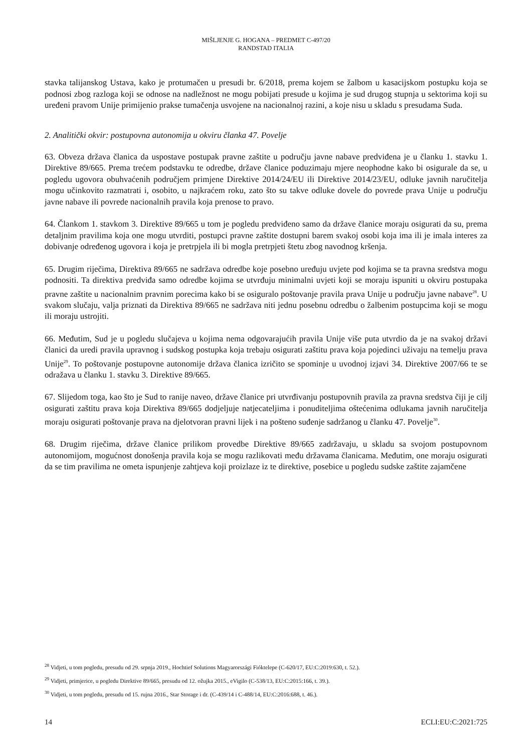MIŠLJENJE G. HOGANA – PREDMET C-497/20
RANDSTAD ITALIA
stavka talijanskog Ustava, kako je protumačen u presudi br. 6/2018, prema kojem se žalbom u kasacijskom postupku koja se podnosi zbog razloga koji se odnose na nadležnost ne mogu pobijati presude u kojima je sud drugog stupnja u sektorima koji su uređeni pravom Unije primijenio prakse tumačenja usvojene na nacionalnoj razini, a koje nisu u skladu s presudama Suda.
2. Analitički okvir: postupovna autonomija u okviru članka 47. Povelje
63. Obveza država članica da uspostave postupak pravne zaštite u području javne nabave predviđena je u članku 1. stavku 1. Direktive 89/665. Prema trećem podstavku te odredbe, države članice poduzimaju mjere neophodne kako bi osigurale da se, u pogledu ugovora obuhvaćenih područjem primjene Direktive 2014/24/EU ili Direktive 2014/23/EU, odluke javnih naručitelja mogu učinkovito razmatrati i, osobito, u najkraćem roku, zato što su takve odluke dovele do povrede prava Unije u području javne nabave ili povrede nacionalnih pravila koja prenose to pravo.
64. Člankom 1. stavkom 3. Direktive 89/665 u tom je pogledu predviđeno samo da države članice moraju osigurati da su, prema detaljnim pravilima koja one mogu utvrditi, postupci pravne zaštite dostupni barem svakoj osobi koja ima ili je imala interes za dobivanje određenog ugovora i koja je pretrpjela ili bi mogla pretrpjeti štetu zbog navodnog kršenja.
65. Drugim riječima, Direktiva 89/665 ne sadržava odredbe koje posebno uređuju uvjete pod kojima se ta pravna sredstva mogu podnositi. Ta direktiva predviđa samo odredbe kojima se utvrđuju minimalni uvjeti koji se moraju ispuniti u okviru postupaka pravne zaštite u nacionalnim pravnim porecima kako bi se osiguralo poštovanje pravila prava Unije u području javne nabave<sup>28</sup>. U svakom slučaju, valja priznati da Direktiva 89/665 ne sadržava niti jednu posebnu odredbu o žalbenim postupcima koji se mogu ili moraju ustrojiti.
66. Međutim, Sud je u pogledu slučajeva u kojima nema odgovarajućih pravila Unije više puta utvrdio da je na svakoj državi članici da uredi pravila upravnog i sudskog postupka koja trebaju osigurati zaštitu prava koja pojedinci uživaju na temelju prava Unije<sup>29</sup>. To poštovanje postupovne autonomije država članica izričito se spominje u uvodnoj izjavi 34. Direktive 2007/66 te se odražava u članku 1. stavku 3. Direktive 89/665.
67. Slijedom toga, kao što je Sud to ranije naveo, države članice pri utvrđivanju postupovnih pravila za pravna sredstva čiji je cilj osigurati zaštitu prava koja Direktiva 89/665 dodjeljuje natjecateljima i ponuditeljima oštećenima odlukama javnih naručitelja moraju osigurati poštovanje prava na djelotvoran pravni lijek i na pošteno suđenje sadržanog u članku 47. Povelje<sup>30</sup>.
68. Drugim riječima, države članice prilikom provedbe Direktive 89/665 zadržavaju, u skladu sa svojom postupovnom autonomijom, mogućnost donošenja pravila koja se mogu razlikovati među državama članicama. Međutim, one moraju osigurati da se tim pravilima ne ometa ispunjenje zahtjeva koji proizlaze iz te direktive, posebice u pogledu sudske zaštite zajamčene
<sup>28</sup> Vidjeti, u tom pogledu, presudu od 29. srpnja 2019., Hochtief Solutions Magyarországi Fióktelepe (C-620/17, EU:C:2019:630, t. 52.).
<sup>29</sup> Vidjeti, primjerice, u pogledu Direktive 89/665, presudu od 12. ožujka 2015., eVigilo (C-538/13, EU:C:2015:166, t. 39.).
<sup>30</sup> Vidjeti, u tom pogledu, presudu od 15. rujna 2016., Star Storage i dr. (C-439/14 i C-488/14, EU:C:2016:688, t. 46.).
14 ECLI:EU:C:2021:725